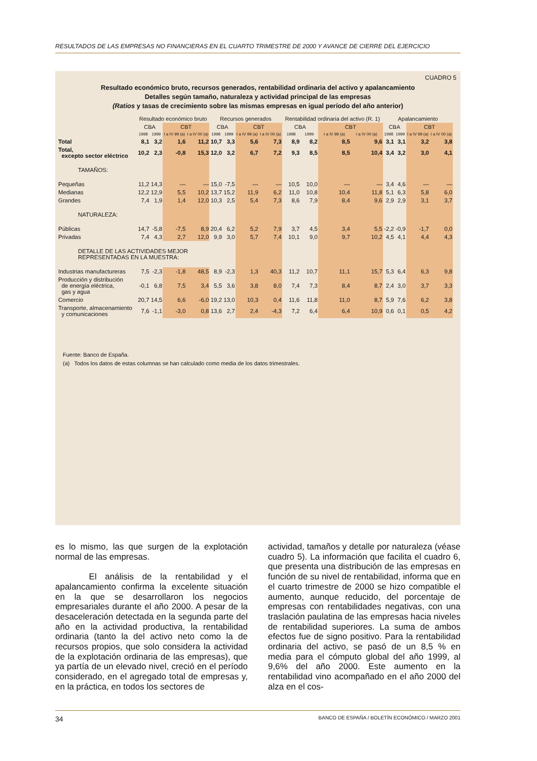RESULTADOS DE LAS EMPRESAS NO FINANCIERAS EN EL CUARTO TRIMESTRE DE 2000 Y AVANCE DE CIERRE DEL EJERCICIO
CUADRO 5
Resultado económico bruto, recursos generados, rentabilidad ordinaria del activo y apalancamiento
Detalles según tamaño, naturaleza y actividad principal de las empresas
(Ratios y tasas de crecimiento sobre las mismas empresas en igual período del año anterior)
| | Resultado económico bruto | | | | Recursos generados | | | | Rentabilidad ordinaria del activo (R. 1) | | | | Apalancamiento | | | |
| --- | --- | --- | --- | --- | --- | --- | --- | --- | --- | --- | --- | --- | --- | --- | --- | --- |
| | CBA | | CBT | | CBA | | CBT | | CBA | | CBT | | CBA | | CBT | |
| | 1998 | 1999 | I a IV 99 (a) | I a IV 00 (a) | 1998 | 1999 | I a IV 99 (a) | I a IV 00 (a) | 1998 | 1999 | I a IV 99 (a) | I a IV 00 (a) | 1998 | 1999 | I a IV 99 (a) | I a IV 00 (a) |
| Total | 8,1 | 3,2 | 1,6 | 11,2 | 10,7 | 3,3 | 5,6 | 7,3 | 8,9 | 8,2 | 8,5 | 9,6 | 3,1 | 3,1 | 3,2 | 3,8 |
| Total, excepto sector eléctrico | 10,2 | 2,3 | -0,8 | 15,3 | 12,0 | 3,2 | 6,7 | 7,2 | 9,3 | 8,5 | 8,5 | 10,4 | 3,4 | 3,2 | 3,0 | 4,1 |
| TAMAÑOS: | | | | | | | | | | | | | | | | |
| Pequeñas | 11,2 | 14,3 | — | — | 15,0 | -7,5 | — | — | 10,5 | 10,0 | — | — | 3,4 | 4,6 | — | — |
| Medianas | 12,2 | 12,9 | 5,5 | 10,2 | 13,7 | 15,2 | 11,9 | 6,2 | 11,0 | 10,8 | 10,4 | 11,8 | 5,1 | 6,3 | 5,8 | 6,0 |
| Grandes | 7,4 | 1,9 | 1,4 | 12,0 | 10,3 | 2,5 | 5,4 | 7,3 | 8,6 | 7,9 | 8,4 | 9,6 | 2,9 | 2,9 | 3,1 | 3,7 |
| NATURALEZA: | | | | | | | | | | | | | | | | |
| Públicas | 14,7 | -5,8 | -7,5 | 8,9 | 20,4 | 6,2 | 5,2 | 7,9 | 3,7 | 4,5 | 3,4 | 5,5 | -2,2 | -0,9 | -1,7 | 0,0 |
| Privadas | 7,4 | 4,3 | 2,7 | 12,0 | 9,9 | 3,0 | 5,7 | 7,4 | 10,1 | 9,0 | 9,7 | 10,2 | 4,5 | 4,1 | 4,4 | 4,3 |
| DETALLE DE LAS ACTIVIDADES MEJOR REPRESENTADAS EN LA MUESTRA: | | | | | | | | | | | | | | | | |
| Industrias manufactureras | 7,5 | -2,3 | -1,8 | 48,5 | 8,9 | -2,3 | 1,3 | 40,3 | 11,2 | 10,7 | 11,1 | 15,7 | 5,3 | 6,4 | 6,3 | 9,8 |
| Producción y distribución de energía eléctrica, gas y agua | -0,1 | 6,8 | 7,5 | 3,4 | 5,5 | 3,6 | 3,8 | 8,0 | 7,4 | 7,3 | 8,4 | 8,7 | 2,4 | 3,0 | 3,7 | 3,3 |
| Comercio | 20,7 | 14,5 | 6,6 | -6,0 | 19,2 | 13,0 | 10,3 | 0,4 | 11,6 | 11,8 | 11,0 | 8,7 | 5,9 | 7,6 | 6,2 | 3,8 |
| Transporte, almacenamiento y comunicaciones | 7,6 | -1,1 | -3,0 | 0,8 | 13,6 | 2,7 | 2,4 | -4,3 | 7,2 | 6,4 | 6,4 | 10,9 | 0,6 | 0,1 | 0,5 | 4,2 |
Fuente: Banco de España.
(a) Todos los datos de estas columnas se han calculado como media de los datos trimestrales.
es lo mismo, las que surgen de la explotación normal de las empresas.
El análisis de la rentabilidad y el apalancamiento confirma la excelente situación en la que se desarrollaron los negocios empresariales durante el año 2000. A pesar de la desaceleración detectada en la segunda parte del año en la actividad productiva, la rentabilidad ordinaria (tanto la del activo neto como la de recursos propios, que solo considera la actividad de la explotación ordinaria de las empresas), que ya partía de un elevado nivel, creció en el período considerado, en el agregado total de empresas y, en la práctica, en todos los sectores de
actividad, tamaños y detalle por naturaleza (véase cuadro 5). La información que facilita el cuadro 6, que presenta una distribución de las empresas en función de su nivel de rentabilidad, informa que en el cuarto trimestre de 2000 se hizo compatible el aumento, aunque reducido, del porcentaje de empresas con rentabilidades negativas, con una traslación paulatina de las empresas hacia niveles de rentabilidad superiores. La suma de ambos efectos fue de signo positivo. Para la rentabilidad ordinaria del activo, se pasó de un 8,5 % en media para el cómputo global del año 1999, al 9,6% del año 2000. Este aumento en la rentabilidad vino acompañado en el año 2000 del alza en el cos-
34 BANCO DE ESPAÑA / BOLETÍN ECONÓMICO / MARZO 2001